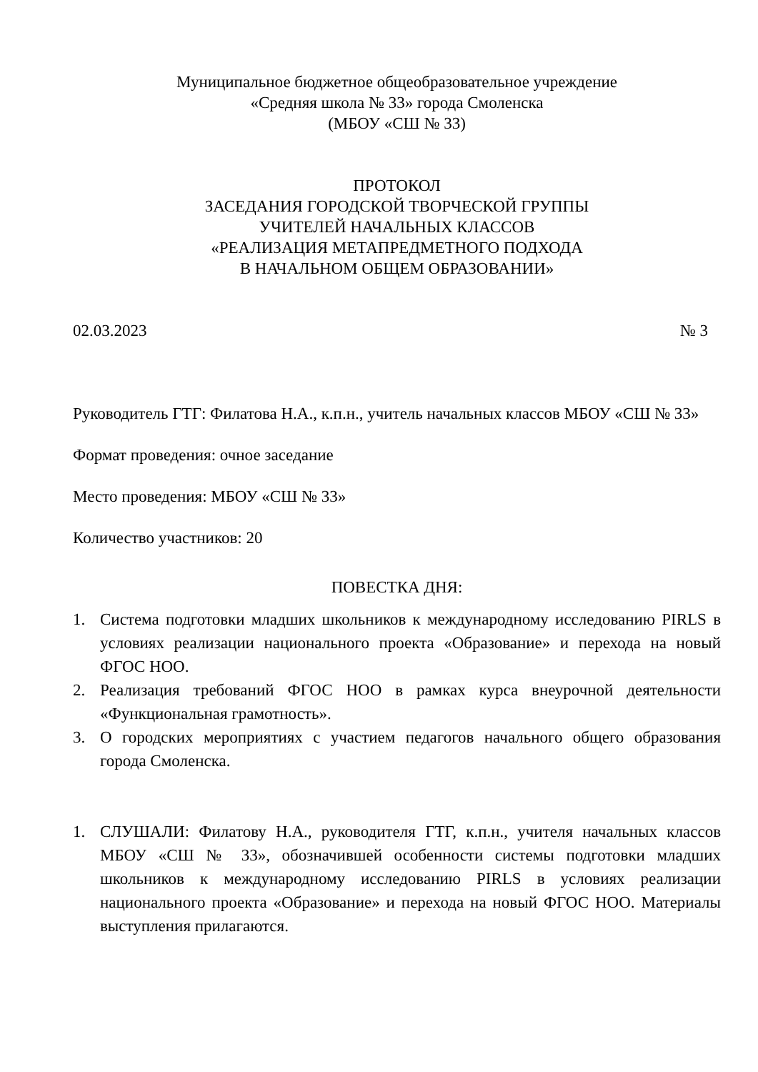Муниципальное бюджетное общеобразовательное учреждение
«Средняя школа № 33» города Смоленска
(МБОУ «СШ № 33)
ПРОТОКОЛ
ЗАСЕДАНИЯ ГОРОДСКОЙ ТВОРЧЕСКОЙ ГРУППЫ
УЧИТЕЛЕЙ НАЧАЛЬНЫХ КЛАССОВ
«РЕАЛИЗАЦИЯ МЕТАПРЕДМЕТНОГО ПОДХОДА
В НАЧАЛЬНОМ ОБЩЕМ ОБРАЗОВАНИИ»
02.03.2023 № 3
Руководитель ГТГ: Филатова Н.А., к.п.н., учитель начальных классов МБОУ «СШ № 33»
Формат проведения: очное заседание
Место проведения: МБОУ «СШ № 33»
Количество участников: 20
ПОВЕСТКА ДНЯ:
1. Система подготовки младших школьников к международному исследованию PIRLS в условиях реализации национального проекта «Образование» и перехода на новый ФГОС НОО.
2. Реализация требований ФГОС НОО в рамках курса внеурочной деятельности «Функциональная грамотность».
3. О городских мероприятиях с участием педагогов начального общего образования города Смоленска.
1. СЛУШАЛИ: Филатову Н.А., руководителя ГТГ, к.п.н., учителя начальных классов МБОУ «СШ № 33», обозначившей особенности системы подготовки младших школьников к международному исследованию PIRLS в условиях реализации национального проекта «Образование» и перехода на новый ФГОС НОО. Материалы выступления прилагаются.